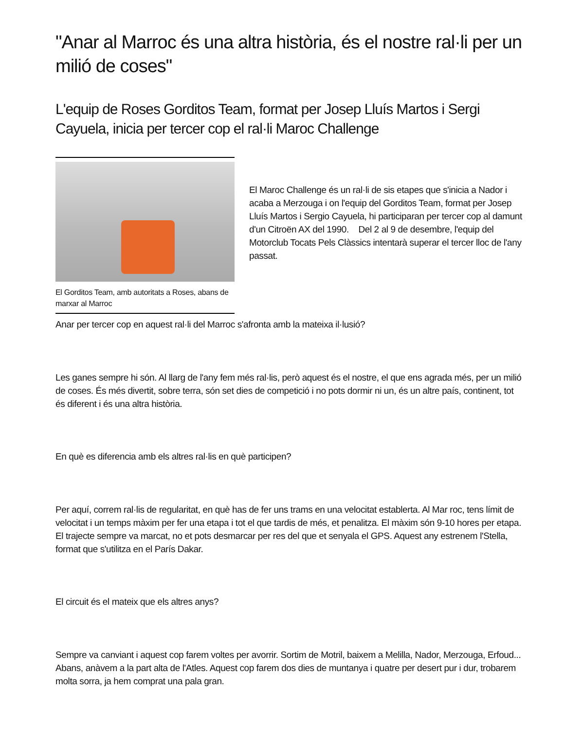"Anar al Marroc és una altra història, és el nostre ral·li per un milió de coses"
L'equip de Roses Gorditos Team, format per Josep Lluís Martos i Sergi Cayuela, inicia per tercer cop el ral·li Maroc Challenge
El Gorditos Team, amb autoritats a Roses, abans de marxar al Marroc
El Maroc Challenge és un ral·li de sis etapes que s'inicia a Nador i acaba a Merzouga i on l'equip del Gorditos Team, format per Josep Lluís Martos i Sergio Cayuela, hi participaran per tercer cop al damunt d'un Citroën AX del 1990. Del 2 al 9 de desembre, l'equip del Motorclub Tocats Pels Clàssics intentarà superar el tercer lloc de l'any passat.
Anar per tercer cop en aquest ral·li del Marroc s'afronta amb la mateixa il·lusió?
Les ganes sempre hi són. Al llarg de l'any fem més ral·lis, però aquest és el nostre, el que ens agrada més, per un milió de coses. És més divertit, sobre terra, són set dies de competició i no pots dormir ni un, és un altre país, continent, tot és diferent i és una altra història.
En què es diferencia amb els altres ral·lis en què participen?
Per aquí, correm ral·lis de regularitat, en què has de fer uns trams en una velocitat establerta. Al Mar roc, tens límit de velocitat i un temps màxim per fer una etapa i tot el que tardis de més, et penalitza. El màxim són 9-10 hores per etapa. El trajecte sempre va marcat, no et pots desmarcar per res del que et senyala el GPS. Aquest any estrenem l'Stella, format que s'utilitza en el París Dakar.
El circuit és el mateix que els altres anys?
Sempre va canviant i aquest cop farem voltes per avorrir. Sortim de Motril, baixem a Melilla, Nador, Merzouga, Erfoud... Abans, anàvem a la part alta de l'Atles. Aquest cop farem dos dies de muntanya i quatre per desert pur i dur, trobarem molta sorra, ja hem comprat una pala gran.